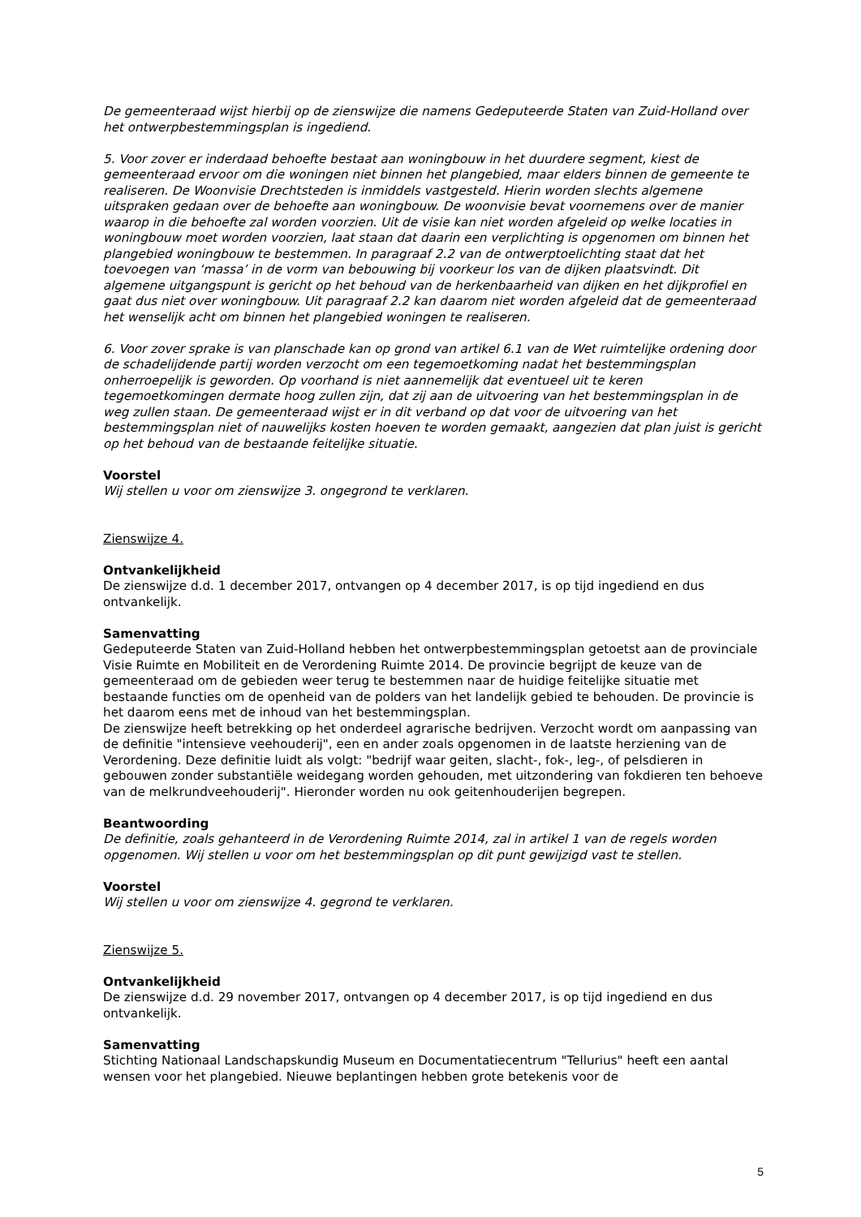De gemeenteraad wijst hierbij op de zienswijze die namens Gedeputeerde Staten van Zuid-Holland over het ontwerpbestemmingsplan is ingediend.
5. Voor zover er inderdaad behoefte bestaat aan woningbouw in het duurdere segment, kiest de gemeenteraad ervoor om die woningen niet binnen het plangebied, maar elders binnen de gemeente te realiseren. De Woonvisie Drechtsteden is inmiddels vastgesteld. Hierin worden slechts algemene uitspraken gedaan over de behoefte aan woningbouw. De woonvisie bevat voornemens over de manier waarop in die behoefte zal worden voorzien. Uit de visie kan niet worden afgeleid op welke locaties in woningbouw moet worden voorzien, laat staan dat daarin een verplichting is opgenomen om binnen het plangebied woningbouw te bestemmen. In paragraaf 2.2 van de ontwerptoelichting staat dat het toevoegen van ‘massa’ in de vorm van bebouwing bij voorkeur los van de dijken plaatsvindt. Dit algemene uitgangspunt is gericht op het behoud van de herkenbaarheid van dijken en het dijkprofiel en gaat dus niet over woningbouw. Uit paragraaf 2.2 kan daarom niet worden afgeleid dat de gemeenteraad het wenselijk acht om binnen het plangebied woningen te realiseren.
6. Voor zover sprake is van planschade kan op grond van artikel 6.1 van de Wet ruimtelijke ordening door de schadelijdende partij worden verzocht om een tegemoetkoming nadat het bestemmingsplan onherroepelijk is geworden. Op voorhand is niet aannemelijk dat eventueel uit te keren tegemoetkomingen dermate hoog zullen zijn, dat zij aan de uitvoering van het bestemmingsplan in de weg zullen staan. De gemeenteraad wijst er in dit verband op dat voor de uitvoering van het bestemmingsplan niet of nauwelijks kosten hoeven te worden gemaakt, aangezien dat plan juist is gericht op het behoud van de bestaande feitelijke situatie.
Voorstel
Wij stellen u voor om zienswijze 3. ongegrond te verklaren.
Zienswijze 4.
Ontvankelijkheid
De zienswijze d.d. 1 december 2017, ontvangen op 4 december 2017, is op tijd ingediend en dus ontvankelijk.
Samenvatting
Gedeputeerde Staten van Zuid-Holland hebben het ontwerpbestemmingsplan getoetst aan de provinciale Visie Ruimte en Mobiliteit en de Verordening Ruimte 2014. De provincie begrijpt de keuze van de gemeenteraad om de gebieden weer terug te bestemmen naar de huidige feitelijke situatie met bestaande functies om de openheid van de polders van het landelijk gebied te behouden. De provincie is het daarom eens met de inhoud van het bestemmingsplan.
De zienswijze heeft betrekking op het onderdeel agrarische bedrijven. Verzocht wordt om aanpassing van de definitie "intensieve veehouderij", een en ander zoals opgenomen in de laatste herziening van de Verordening. Deze definitie luidt als volgt: "bedrijf waar geiten, slacht-, fok-, leg-, of pelsdieren in gebouwen zonder substantiële weidegang worden gehouden, met uitzondering van fokdieren ten behoeve van de melkrundveehouderij". Hieronder worden nu ook geitenhouderijen begrepen.
Beantwoording
De definitie, zoals gehanteerd in de Verordening Ruimte 2014, zal in artikel 1 van de regels worden opgenomen. Wij stellen u voor om het bestemmingsplan op dit punt gewijzigd vast te stellen.
Voorstel
Wij stellen u voor om zienswijze 4. gegrond te verklaren.
Zienswijze 5.
Ontvankelijkheid
De zienswijze d.d. 29 november 2017, ontvangen op 4 december 2017, is op tijd ingediend en dus ontvankelijk.
Samenvatting
Stichting Nationaal Landschapskundig Museum en Documentatiecentrum "Tellurius" heeft een aantal wensen voor het plangebied. Nieuwe beplantingen hebben grote betekenis voor de
5